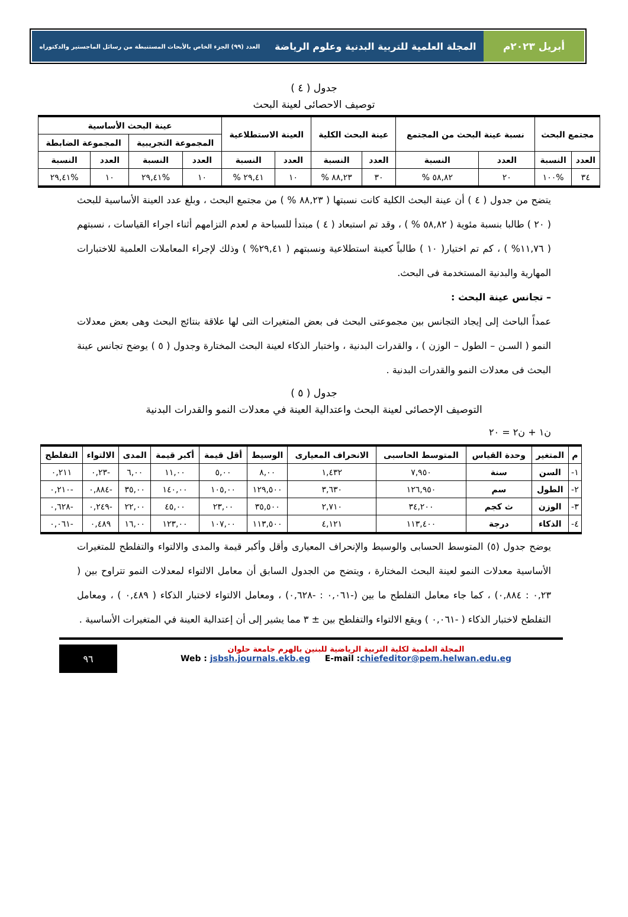أبريل ٢٠٢٣م المجلة العلمية للتربية البدنية وعلوم الرياضة العدد (٩٩) الجزء الخاص بالأبحاث المستنبطة من رسائل الماجستير والدكتوراه
جدول ( ٤ )
توصيف الاحصائى لعينة البحث
| مجتمع البحث | | نسبة عينة البحث من المجتمع | | عينة البحث الكلية | | العينة الاستطلاعية | | عينة البحث الأساسية | | | |
| --- | --- | --- | --- | --- | --- | --- | --- | --- | --- | --- | --- |
| | | | | | | | | المجموعة التجريبية | | المجموعة الضابطة | |
| العدد | النسبة | العدد | النسبة | العدد | النسبة | العدد | النسبة | العدد | النسبة | العدد | النسبة |
| ٣٤ | %١٠٠ | ٢٠ | ٥٨,٨٢ % | ٣٠ | ٨٨,٢٣ % | ١٠ | ٢٩,٤١ % | ١٠ | %٢٩,٤١ | ١٠ | %٢٩,٤١ |
يتضح من جدول ( ٤ ) أن عينة البحث الكلية كانت نسبتها ( ٨٨,٢٣ % ) من مجتمع البحث ، وبلغ عدد العينة الأساسية للبحث ( ٢٠ ) طالبا بنسبة مئوية ( ٥٨,٨٢ % ) ، وقد تم استبعاد ( ٤ ) مبتدأ للسباحة م لعدم التزامهم أثناء اجراء القياسات ، نسبتهم ( ١١,٧٦% ) ، كم تم اختيار( ١٠ ) طالباً كعينة استطلاعية ونسبتهم ( ٢٩,٤١% ) وذلك لإجراء المعاملات العلمية للاختبارات المهارية والبدنية المستخدمة فى البحث.
– تجانس عينة البحث :
عمداً الباحث إلى إيجاد التجانس بين مجموعتى البحث فى بعض المتغيرات التى لها علاقة بنتائج البحث وهى بعض معدلات النمو ( السـن – الطول – الوزن ) ، والقدرات البدنية ، واختبار الذكاء لعينة البحث المختارة وجدول ( ٥ ) يوضح تجانس عينة البحث فى معدلات النمو والقدرات البدنية .
جدول ( ٥ )
التوصيف الإحصائى لعينة البحث واعتدالية العينة في معدلات النمو والقدرات البدنية
ن١ + ن٢ = ٢٠
| م | المتغير | وحدة القياس | المتوسط الحاسبى | الانحراف المعيارى | الوسيط | أقل قيمة | أكبر قيمة | المدى | الالتواء | التفلطح |
| --- | --- | --- | --- | --- | --- | --- | --- | --- | --- | --- |
| ١- | السن | سنة | ٧,٩٥٠ | ١,٤٣٢ | ٨,٠٠ | ٥,٠٠ | ١١,٠٠ | ٦,٠٠ | -٠,٢٣ | ٠,٢١١ |
| ٢- | الطول | سم | ١٢٦,٩٥٠ | ٣,٦٣٠ | ١٢٩,٥٠٠ | ١٠٥,٠٠ | ١٤٠,٠٠ | ٣٥,٠٠ | -٠,٨٨٤ | -٠,٢١٠ |
| ٣- | الوزن | ث كجم | ٣٤,٢٠٠ | ٢,٧١٠ | ٣٥,٥٠٠ | ٢٣,٠٠ | ٤٥,٠٠ | ٢٢,٠٠ | -٠,٢٤٩ | -٠,٦٢٨ |
| ٤- | الذكاء | درجة | ١١٣,٤٠٠ | ٤,١٢١ | ١١٣,٥٠٠ | ١٠٧,٠٠ | ١٢٣,٠٠ | ١٦,٠٠ | ٠,٤٨٩ | -٠,٠٦١ |
يوضح جدول (٥) المتوسط الحسابى والوسيط والإنحراف المعيارى وأقل وأكبر قيمة والمدى والالتواء والتفلطح للمتغيرات الأساسية معدلات النمو لعينة البحث المختارة ، ويتضح من الجدول السابق أن معامل الالتواء لمعدلات النمو تتراوح بين ( ٠,٢٣ : ٠,٨٨٤) ، كما جاء معامل التفلطح ما بين (-٠,٠٦١ : -٠,٦٢٨) ، ومعامل الالتواء لاختبار الذكاء ( ٠,٤٨٩ ) ، ومعامل التفلطح لاختبار الذكاء ( -٠,٠٦١ ) ويقع الالتواء والتفلطح بين ± ٣ مما يشير إلى أن إعتدالية العينة في المتغيرات الأساسية .
المجلة العلمية لكلية التربية الرياضية للبنين بالهرم جامعة حلوان
Web : jsbsh.journals.ekb.eg E-mail :chiefeditor@pem.helwan.edu.eg
٩٦